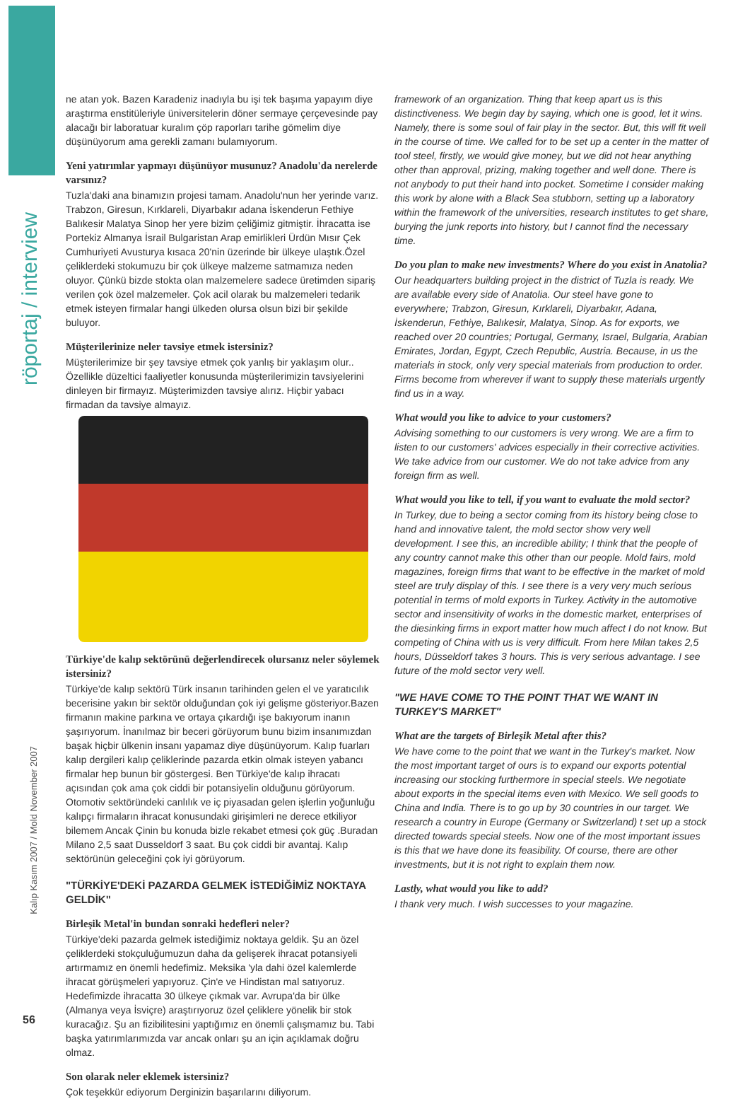röportaj / interview
Kalıp Kasım 2007 / Mold November 2007
ne atan yok. Bazen Karadeniz inadıyla bu işi tek başıma yapayım diye araştırma enstitüleriyle üniversitelerin döner sermaye çerçevesinde pay alacağı bir laboratuar kuralım çöp raporları tarihe gömelim diye düşünüyorum ama gerekli zamanı bulamıyorum.
Yeni yatırımlar yapmayı düşünüyor musunuz? Anadolu'da nerelerde varsınız?
Tuzla'daki ana binamızın projesi tamam. Anadolu'nun her yerinde varız. Trabzon, Giresun, Kırklareli, Diyarbakır adana İskenderun Fethiye Balıkesir Malatya Sinop her yere bizim çeliğimiz gitmiştir. İhracatta ise Portekiz Almanya İsrail Bulgaristan Arap emirlikleri Ürdün Mısır Çek Cumhuriyeti Avusturya kısaca 20'nin üzerinde bir ülkeye ulaştık.Özel çeliklerdeki stokumuzu bir çok ülkeye malzeme satmamıza neden oluyor. Çünkü bizde stokta olan malzemelere sadece üretimden sipariş verilen çok özel malzemeler. Çok acil olarak bu malzemeleri tedarik etmek isteyen firmalar hangi ülkeden olursa olsun bizi bir şekilde buluyor.
Müşterilerinize neler tavsiye etmek istersiniz?
Müşterilerimize bir şey tavsiye etmek çok yanlış bir yaklaşım olur.. Özellikle düzeltici faaliyetler konusunda müşterilerimizin tavsiyelerini dinleyen bir firmayız. Müşterimizden tavsiye alırız. Hiçbir yabacı firmadan da tavsiye almayız.
Türkiye'de kalıp sektörünü değerlendirecek olursanız neler söylemek istersiniz?
Türkiye'de kalıp sektörü Türk insanın tarihinden gelen el ve yaratıcılık becerisine yakın bir sektör olduğundan çok iyi gelişme gösteriyor.Bazen firmanın makine parkına ve ortaya çıkardığı işe bakıyorum inanın şaşırıyorum. İnanılmaz bir beceri görüyorum bunu bizim insanımızdan başak hiçbir ülkenin insanı yapamaz diye düşünüyorum. Kalıp fuarları kalıp dergileri kalıp çeliklerinde pazarda etkin olmak isteyen yabancı firmalar hep bunun bir göstergesi. Ben Türkiye'de kalıp ihracatı açısından çok ama çok ciddi bir potansiyelin olduğunu görüyorum. Otomotiv sektöründeki canlılık ve iç piyasadan gelen işlerlin yoğunluğu kalıpçı firmaların ihracat konusundaki girişimleri ne derece etkiliyor bilemem Ancak Çinin bu konuda bizle rekabet etmesi çok güç .Buradan Milano 2,5 saat Dusseldorf 3 saat. Bu çok ciddi bir avantaj. Kalıp sektörünün geleceğini çok iyi görüyorum.
"TÜRKİYE'DEKİ PAZARDA GELMEK İSTEDİĞİMİZ NOKTAYA GELDİK"
Birleşik Metal'in bundan sonraki hedefleri neler?
Türkiye'deki pazarda gelmek istediğimiz noktaya geldik. Şu an özel çeliklerdeki stokçuluğumuzun daha da gelişerek ihracat potansiyeli artırmamız en önemli hedefimiz. Meksika 'yla dahi özel kalemlerde ihracat görüşmeleri yapıyoruz. Çin'e ve Hindistan mal satıyoruz. Hedefimizde ihracatta 30 ülkeye çıkmak var. Avrupa'da bir ülke (Almanya veya İsviçre) araştırıyoruz özel çeliklere yönelik bir stok kuracağız. Şu an fizibilitesini yaptığımız en önemli çalışmamız bu. Tabi başka yatırımlarımızda var ancak onları şu an için açıklamak doğru olmaz.
Son olarak neler eklemek istersiniz?
Çok teşekkür ediyorum Derginizin başarılarını diliyorum.
framework of an organization. Thing that keep apart us is this distinctiveness. We begin day by saying, which one is good, let it wins. Namely, there is some soul of fair play in the sector. But, this will fit well in the course of time. We called for to be set up a center in the matter of tool steel, firstly, we would give money, but we did not hear anything other than approval, prizing, making together and well done. There is not anybody to put their hand into pocket. Sometime I consider making this work by alone with a Black Sea stubborn, setting up a laboratory within the framework of the universities, research institutes to get share, burying the junk reports into history, but I cannot find the necessary time.
Do you plan to make new investments? Where do you exist in Anatolia?
Our headquarters building project in the district of Tuzla is ready. We are available every side of Anatolia. Our steel have gone to everywhere; Trabzon, Giresun, Kırklareli, Diyarbakır, Adana, İskenderun, Fethiye, Balıkesir, Malatya, Sinop. As for exports, we reached over 20 countries; Portugal, Germany, Israel, Bulgaria, Arabian Emirates, Jordan, Egypt, Czech Republic, Austria. Because, in us the materials in stock, only very special materials from production to order. Firms become from wherever if want to supply these materials urgently find us in a way.
What would you like to advice to your customers?
Advising something to our customers is very wrong. We are a firm to listen to our customers' advices especially in their corrective activities. We take advice from our customer. We do not take advice from any foreign firm as well.
What would you like to tell, if you want to evaluate the mold sector?
In Turkey, due to being a sector coming from its history being close to hand and innovative talent, the mold sector show very well development. I see this, an incredible ability; I think that the people of any country cannot make this other than our people. Mold fairs, mold magazines, foreign firms that want to be effective in the market of mold steel are truly display of this. I see there is a very very much serious potential in terms of mold exports in Turkey. Activity in the automotive sector and insensitivity of works in the domestic market, enterprises of the diesinking firms in export matter how much affect I do not know. But competing of China with us is very difficult. From here Milan takes 2,5 hours, Düsseldorf takes 3 hours. This is very serious advantage. I see future of the mold sector very well.
"WE HAVE COME TO THE POINT THAT WE WANT IN TURKEY'S MARKET"
What are the targets of Birleşik Metal after this?
We have come to the point that we want in the Turkey's market. Now the most important target of ours is to expand our exports potential increasing our stocking furthermore in special steels. We negotiate about exports in the special items even with Mexico. We sell goods to China and India. There is to go up by 30 countries in our target. We research a country in Europe (Germany or Switzerland) t set up a stock directed towards special steels. Now one of the most important issues is this that we have done its feasibility. Of course, there are other investments, but it is not right to explain them now.
Lastly, what would you like to add?
I thank very much. I wish successes to your magazine.
56